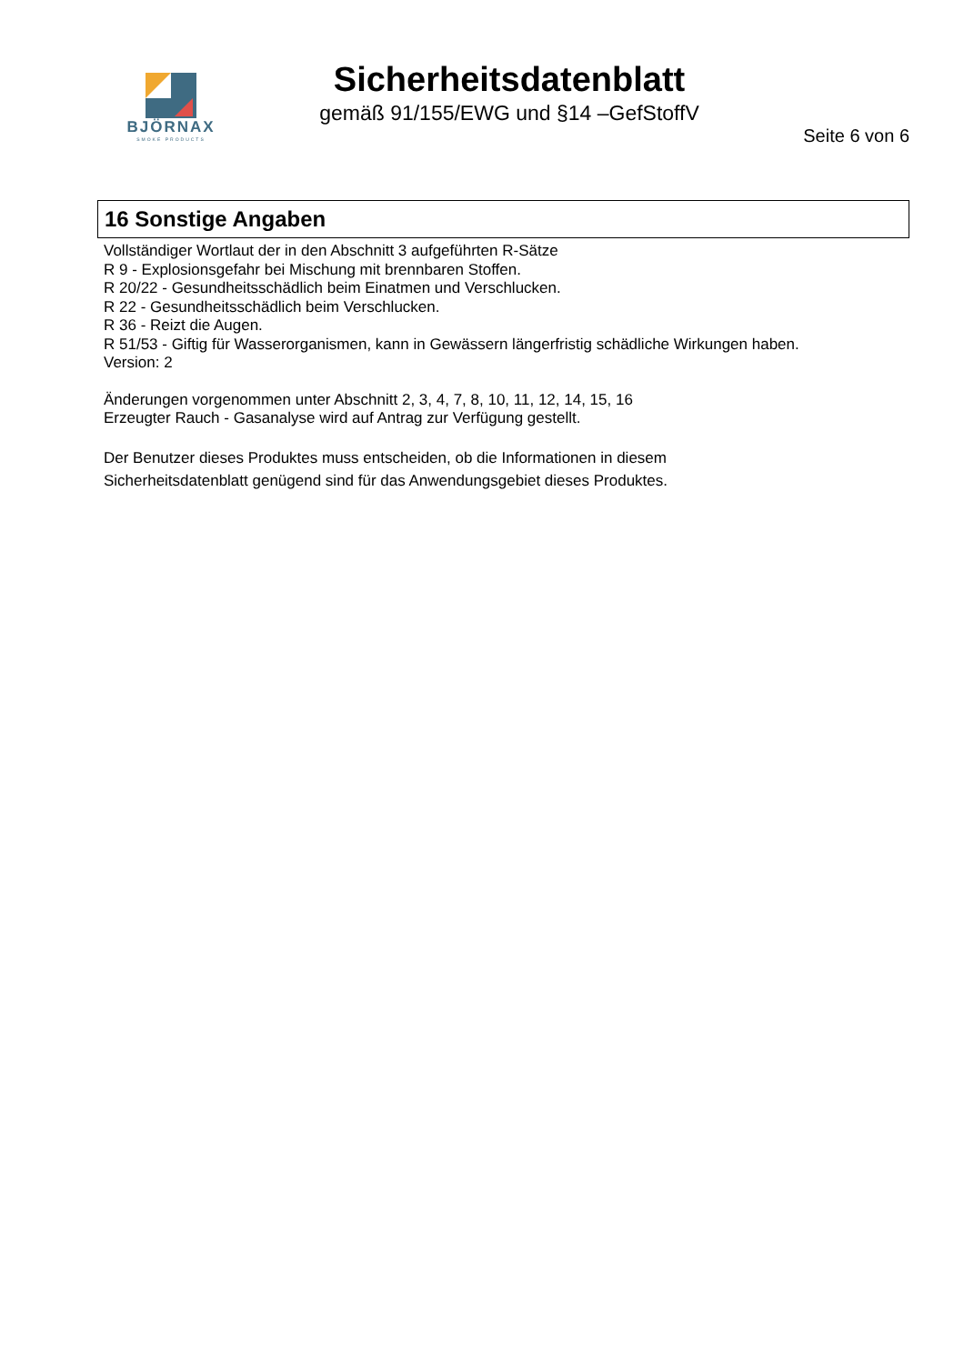BJÖRNAX
SMOKE PRODUCTS
Sicherheitsdatenblatt
gemäß 91/155/EWG und §14 –GefStoffV
Seite 6 von 6
16 Sonstige Angaben
Vollständiger Wortlaut der in den Abschnitt 3 aufgeführten R-Sätze
R 9 - Explosionsgefahr bei Mischung mit brennbaren Stoffen.
R 20/22 - Gesundheitsschädlich beim Einatmen und Verschlucken.
R 22 - Gesundheitsschädlich beim Verschlucken.
R 36 - Reizt die Augen.
R 51/53 - Giftig für Wasserorganismen, kann in Gewässern längerfristig schädliche Wirkungen haben.
Version: 2
Änderungen vorgenommen unter Abschnitt 2, 3, 4, 7, 8, 10, 11, 12, 14, 15, 16
Erzeugter Rauch - Gasanalyse wird auf Antrag zur Verfügung gestellt.
Der Benutzer dieses Produktes muss entscheiden, ob die Informationen in diesem
Sicherheitsdatenblatt genügend sind für das Anwendungsgebiet dieses Produktes.